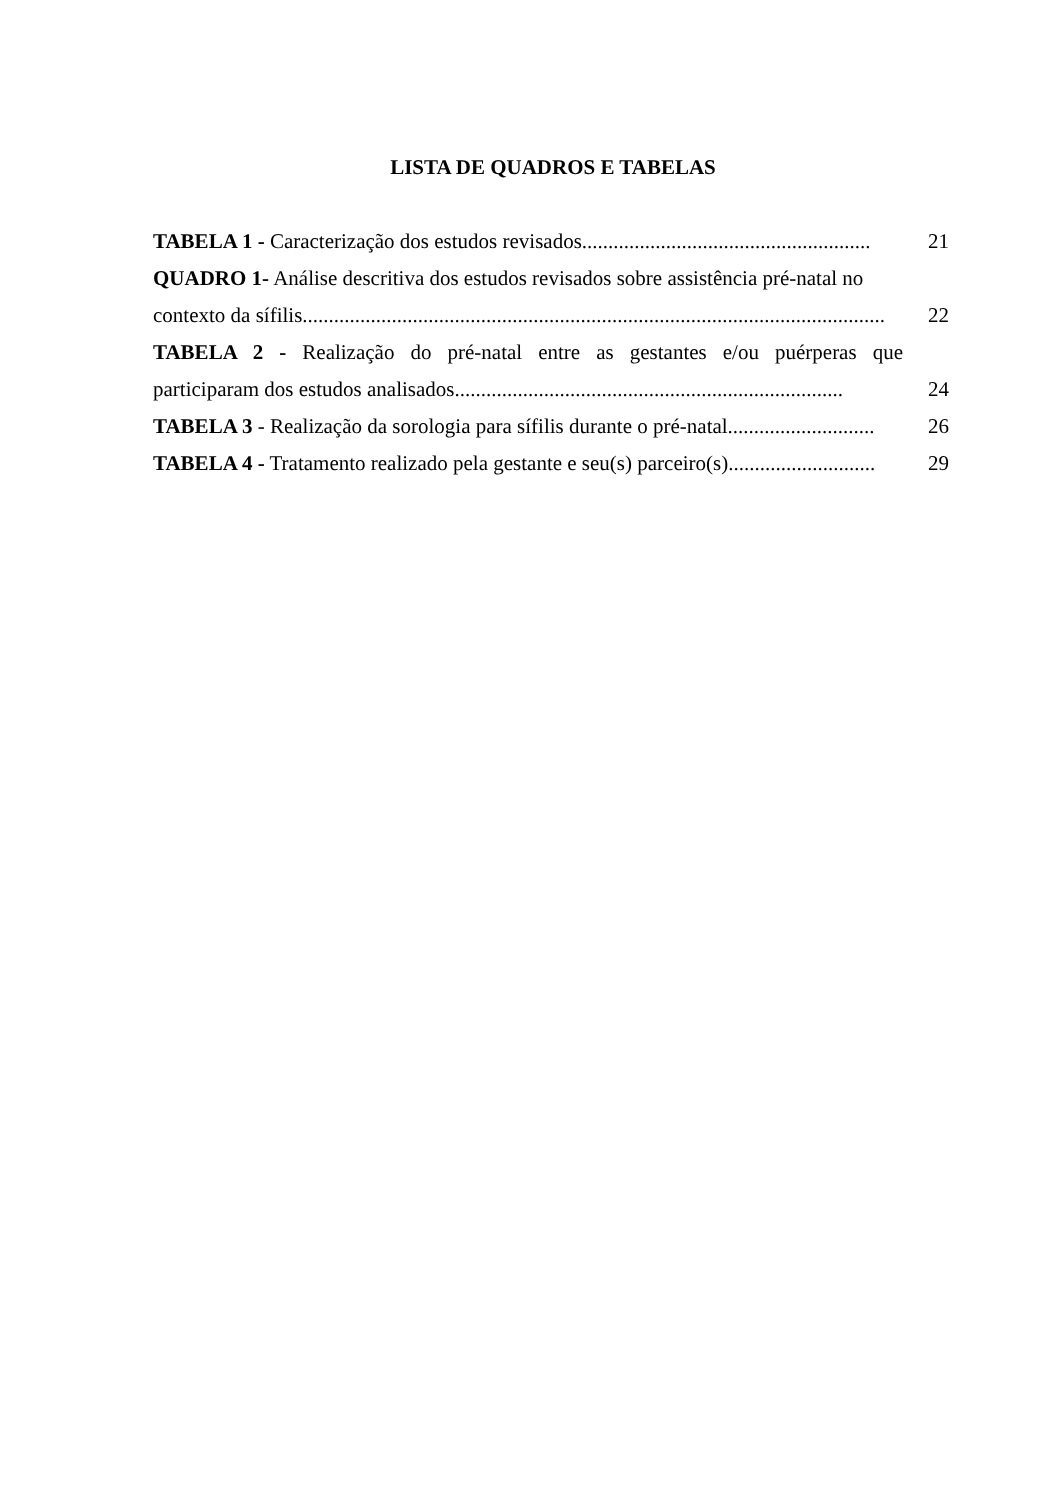LISTA DE QUADROS E TABELAS
TABELA 1 - Caracterização dos estudos revisados....................................................... 21
QUADRO 1- Análise descritiva dos estudos revisados sobre assistência pré-natal no
contexto da sífilis............................................................................................................... 22
TABELA 2 - Realização do pré-natal entre as gestantes e/ou puérperas que
participaram dos estudos analisados.......................................................................... 24
TABELA 3 - Realização da sorologia para sífilis durante o pré-natal............................ 26
TABELA 4 - Tratamento realizado pela gestante e seu(s) parceiro(s)............................ 29